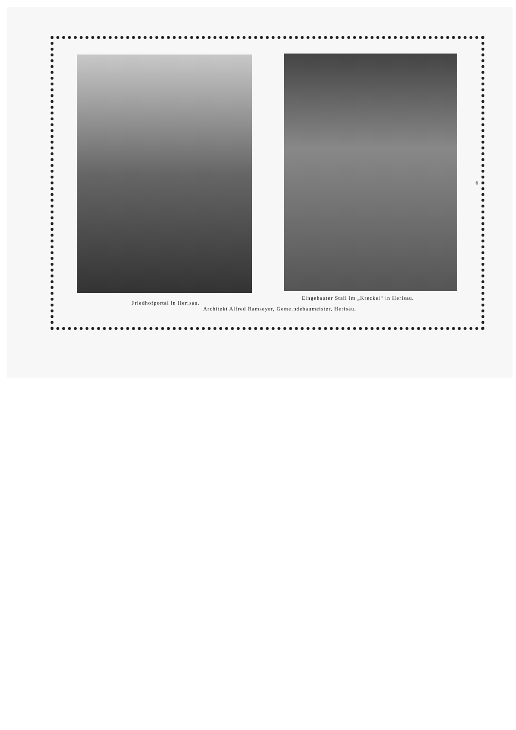Friedhofportal in Herisau.
Eingebauter Stall im „Kreckel“ in Herisau.
Architekt Alfred Ramseyer, Gemeindebaumeister, Herisau.
6